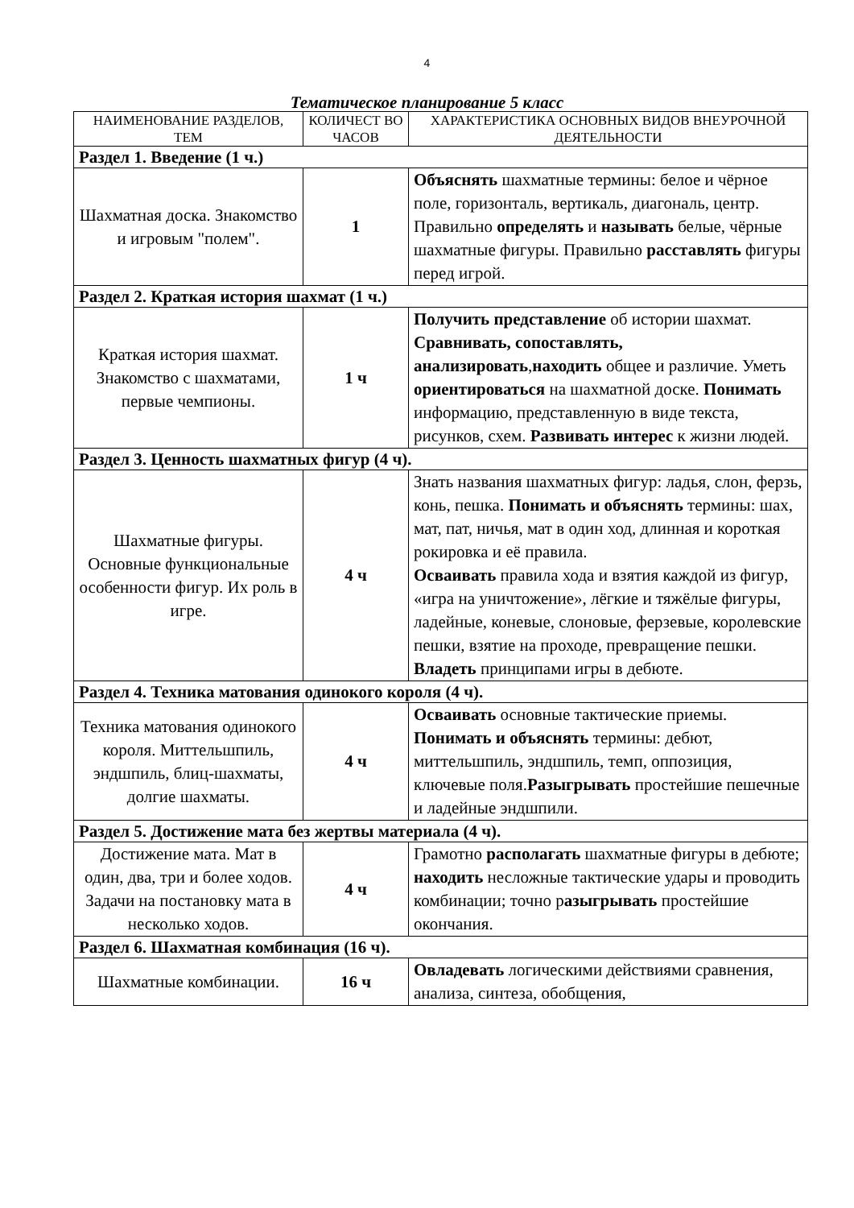4
Тематическое планирование 5 класс
| НАИМЕНОВАНИЕ РАЗДЕЛОВ, ТЕМ | КОЛИЧЕСТ ВО ЧАСОВ | ХАРАКТЕРИСТИКА ОСНОВНЫХ ВИДОВ ВНЕУРОЧНОЙ ДЕЯТЕЛЬНОСТИ |
| --- | --- | --- |
| Раздел 1. Введение (1 ч.) | | |
| Шахматная доска. Знакомство и игровым "полем". | 1 | Объяснять шахматные термины: белое и чёрное поле, горизонталь, вертикаль, диагональ, центр. Правильно определять и называть белые, чёрные шахматные фигуры. Правильно расставлять фигуры перед игрой. |
| Раздел 2. Краткая история шахмат (1 ч.) | | |
| Краткая история шахмат. Знакомство с шахматами, первые чемпионы. | 1 ч | Получить представление об истории шахмат. Сравнивать, сопоставлять, анализировать , находить общее и различие. Уметь ориентироваться на шахматной доске. Понимать информацию, представленную в виде текста, рисунков, схем. Развивать интерес к жизни людей. |
| Раздел 3. Ценность шахматных фигур (4 ч). | | |
| Шахматные фигуры. Основные функциональные особенности фигур. Их роль в игре. | 4 ч | Знать названия шахматных фигур: ладья, слон, ферзь, конь, пешка. Понимать и объяснять термины: шах, мат, пат, ничья, мат в один ход, длинная и короткая рокировка и её правила. Осваивать правила хода и взятия каждой из фигур, «игра на уничтожение», лёгкие и тяжёлые фигуры, ладейные, коневые, слоновые, ферзевые, королевские пешки, взятие на проходе, превращение пешки. Владеть принципами игры в дебюте. |
| Раздел 4. Техника матования одинокого короля (4 ч). | | |
| Техника матования одинокого короля. Миттельшпиль, эндшпиль, блиц-шахматы, долгие шахматы. | 4 ч | Осваивать основные тактические приемы. Понимать и объяснять термины: дебют, миттельшпиль, эндшпиль, темп, оппозиция, ключевые поля. Разыгрывать простейшие пешечные и ладейные эндшпили. |
| Раздел 5. Достижение мата без жертвы материала (4 ч). | | |
| Достижение мата. Мат в один, два, три и более ходов. Задачи на постановку мата в несколько ходов. | 4 ч | Грамотно располагать шахматные фигуры в дебюте; находить несложные тактические удары и проводить комбинации; точно р азыгрывать простейшие окончания. |
| Раздел 6. Шахматная комбинация (16 ч). | | |
| Шахматные комбинации. | 16 ч | Овладевать логическими действиями сравнения, анализа, синтеза, обобщения, |